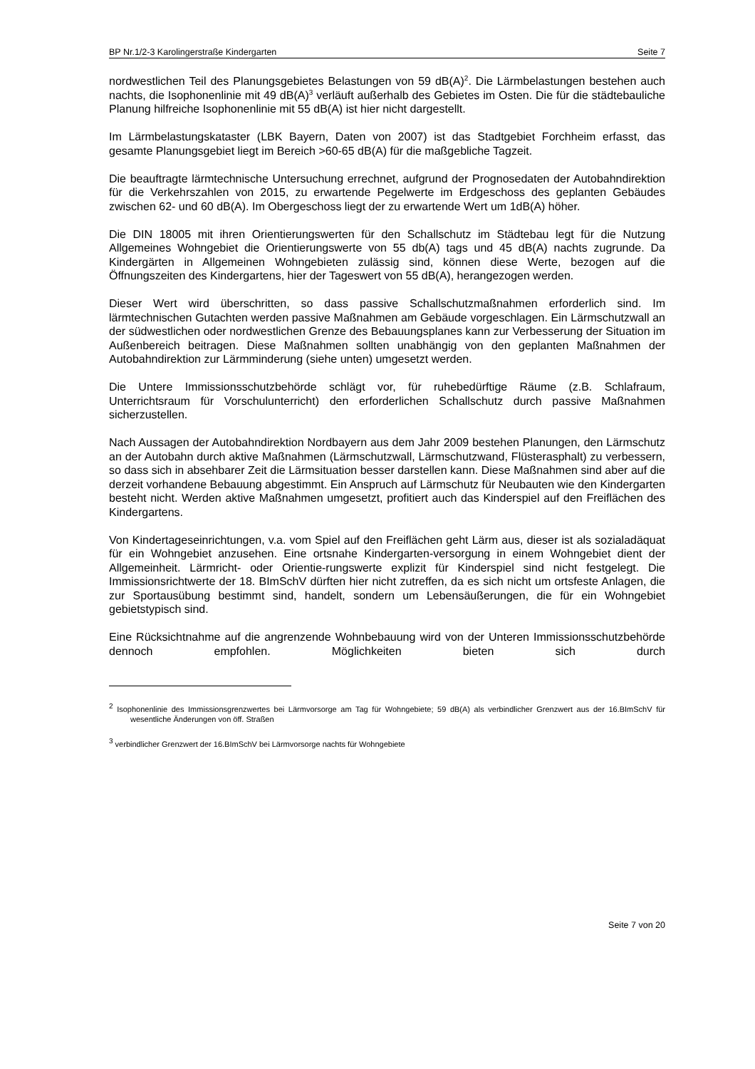BP Nr.1/2-3 Karolingerstraße Kindergarten Seite 7
nordwestlichen Teil des Planungsgebietes Belastungen von 59 dB(A)<sup>2</sup>. Die Lärmbelastungen bestehen auch nachts, die Isophonenlinie mit 49 dB(A)<sup>3</sup> verläuft außerhalb des Gebietes im Osten. Die für die städtebauliche Planung hilfreiche Isophonenlinie mit 55 dB(A) ist hier nicht dargestellt.
Im Lärmbelastungskataster (LBK Bayern, Daten von 2007) ist das Stadtgebiet Forchheim erfasst, das gesamte Planungsgebiet liegt im Bereich >60-65 dB(A) für die maßgebliche Tagzeit.
Die beauftragte lärmtechnische Untersuchung errechnet, aufgrund der Prognosedaten der Autobahndirektion für die Verkehrszahlen von 2015, zu erwartende Pegelwerte im Erdgeschoss des geplanten Gebäudes zwischen 62- und 60 dB(A). Im Obergeschoss liegt der zu erwartende Wert um 1dB(A) höher.
Die DIN 18005 mit ihren Orientierungswerten für den Schallschutz im Städtebau legt für die Nutzung Allgemeines Wohngebiet die Orientierungswerte von 55 db(A) tags und 45 dB(A) nachts zugrunde. Da Kindergärten in Allgemeinen Wohngebieten zulässig sind, können diese Werte, bezogen auf die Öffnungszeiten des Kindergartens, hier der Tageswert von 55 dB(A), herangezogen werden.
Dieser Wert wird überschritten, so dass passive Schallschutzmaßnahmen erforderlich sind. Im lärmtechnischen Gutachten werden passive Maßnahmen am Gebäude vorgeschlagen. Ein Lärmschutzwall an der südwestlichen oder nordwestlichen Grenze des Bebauungsplanes kann zur Verbesserung der Situation im Außenbereich beitragen. Diese Maßnahmen sollten unabhängig von den geplanten Maßnahmen der Autobahndirektion zur Lärmminderung (siehe unten) umgesetzt werden.
Die Untere Immissionsschutzbehörde schlägt vor, für ruhebedürftige Räume (z.B. Schlafraum, Unterrichtsraum für Vorschulunterricht) den erforderlichen Schallschutz durch passive Maßnahmen sicherzustellen.
Nach Aussagen der Autobahndirektion Nordbayern aus dem Jahr 2009 bestehen Planungen, den Lärmschutz an der Autobahn durch aktive Maßnahmen (Lärmschutzwall, Lärmschutzwand, Flüsterasphalt) zu verbessern, so dass sich in absehbarer Zeit die Lärmsituation besser darstellen kann. Diese Maßnahmen sind aber auf die derzeit vorhandene Bebauung abgestimmt. Ein Anspruch auf Lärmschutz für Neubauten wie den Kindergarten besteht nicht. Werden aktive Maßnahmen umgesetzt, profitiert auch das Kinderspiel auf den Freiflächen des Kindergartens.
Von Kindertageseinrichtungen, v.a. vom Spiel auf den Freiflächen geht Lärm aus, dieser ist als sozialadäquat für ein Wohngebiet anzusehen. Eine ortsnahe Kindergarten-versorgung in einem Wohngebiet dient der Allgemeinheit. Lärmricht- oder Orientie-rungswerte explizit für Kinderspiel sind nicht festgelegt. Die Immissionsrichtwerte der 18. BImSchV dürften hier nicht zutreffen, da es sich nicht um ortsfeste Anlagen, die zur Sportausübung bestimmt sind, handelt, sondern um Lebensäußerungen, die für ein Wohngebiet gebietstypisch sind.
Eine Rücksichtnahme auf die angrenzende Wohnbebauung wird von der Unteren Immissionsschutzbehörde dennoch empfohlen. Möglichkeiten bieten sich durch
<sup>2</sup> Isophonenlinie des Immissionsgrenzwertes bei Lärmvorsorge am Tag für Wohngebiete; 59 dB(A) als verbindlicher Grenzwert aus der 16.BImSchV für wesentliche Änderungen von öff. Straßen
<sup>3</sup> verbindlicher Grenzwert der 16.BImSchV bei Lärmvorsorge nachts für Wohngebiete
Seite 7 von 20